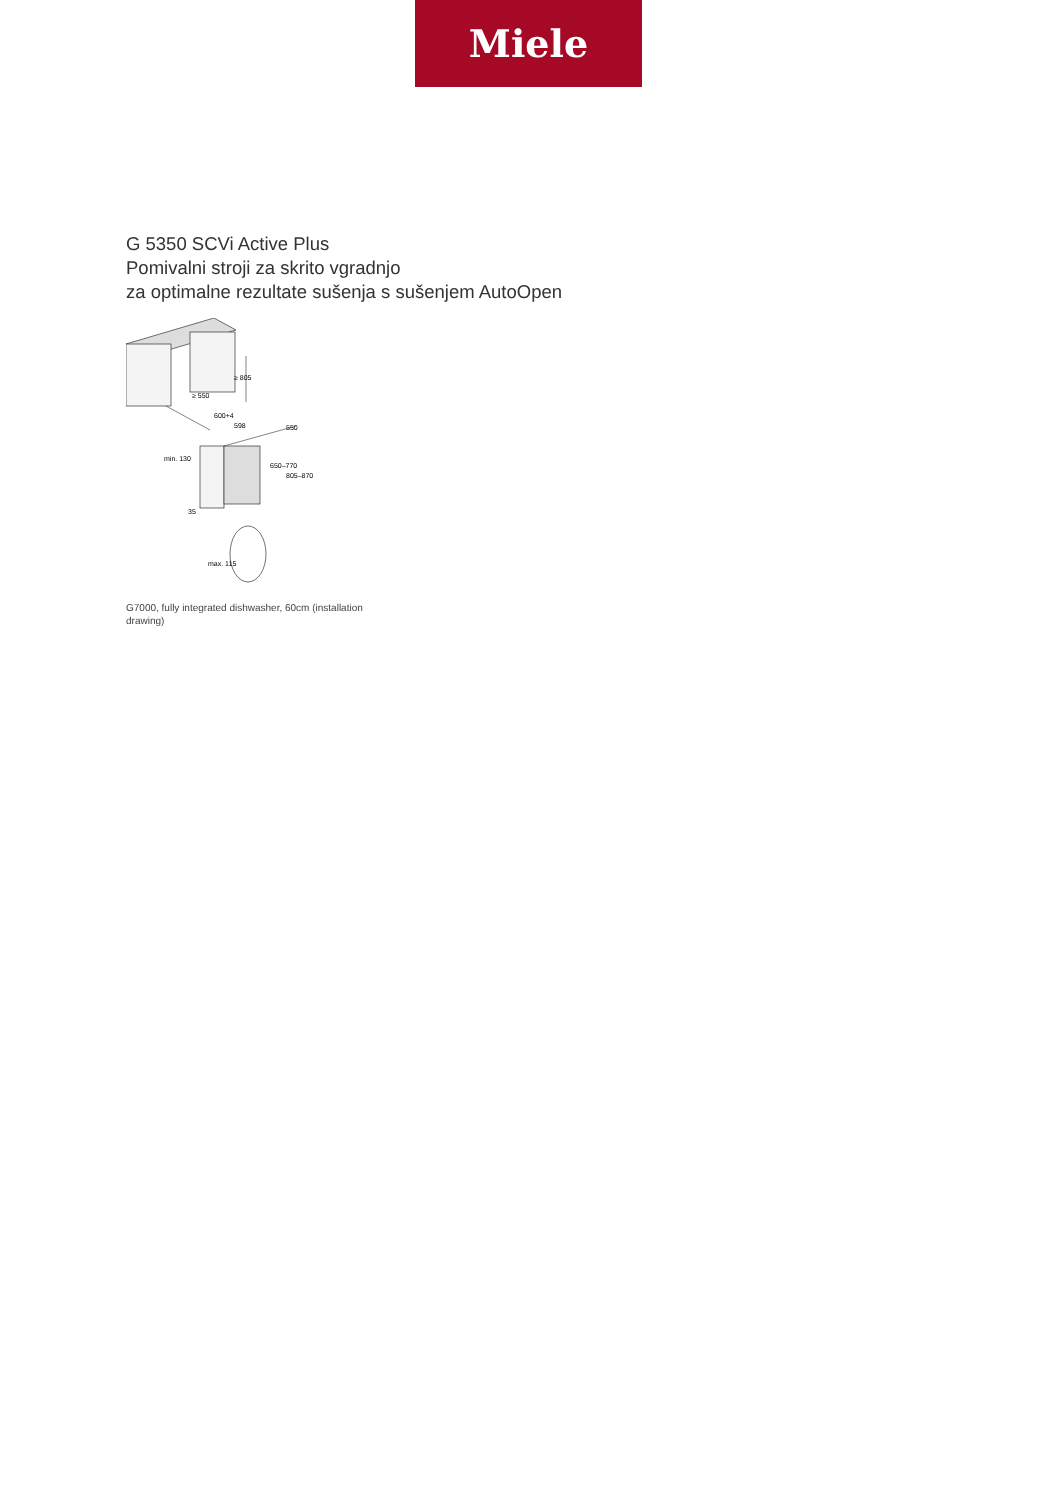Miele
G 5350 SCVi Active Plus
Pomivalni stroji za skrito vgradnjo
za optimalne rezultate sušenja s sušenjem AutoOpen
≥ 805
≥ 550
600+4
598
550
650–770
805–870
min. 130
35
max. 115
G7000, fully integrated dishwasher, 60cm (installation drawing)